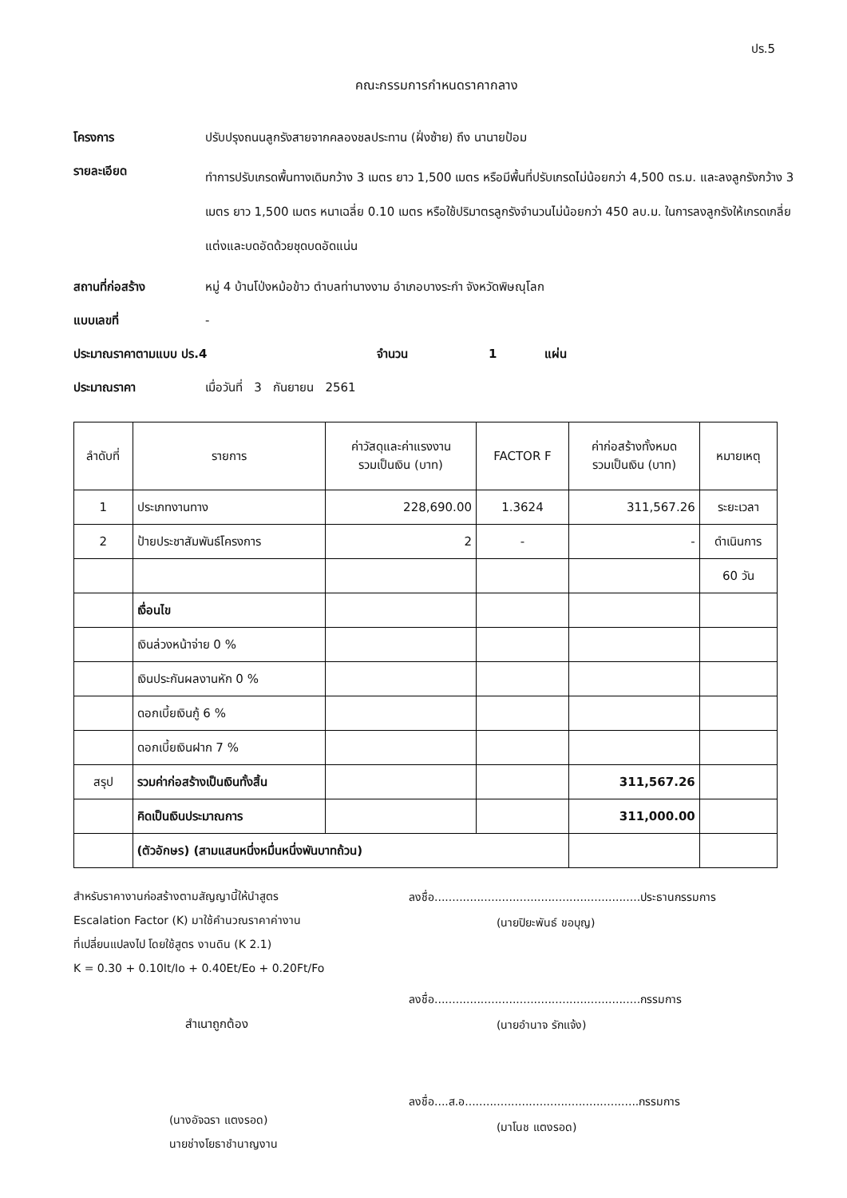ปร.5
คณะกรรมการกำหนดราคากลาง
โครงการ ปรับปรุงถนนลูกรังสายจากคลองชลประทาน (ฝั่งซ้าย) ถึง นานายป้อม
รายละเอียด
ทำการปรับเกรดพื้นทางเดิมกว้าง 3 เมตร ยาว 1,500 เมตร หรือมีพื้นที่ปรับเกรดไม่น้อยกว่า 4,500 ตร.ม. และลงลูกรังกว้าง 3 เมตร ยาว 1,500 เมตร หนาเฉลี่ย 0.10 เมตร หรือใช้ปริมาตรลูกรังจำนวนไม่น้อยกว่า 450 ลบ.ม. ในการลงลูกรังให้เกรดเกลี่ยแต่งและบดอัดด้วยชุดบดอัดแน่น
สถานที่ก่อสร้าง หมู่ 4 บ้านโป่งหม้อข้าว ตำบลท่านางงาม อำเภอบางระกำ จังหวัดพิษณุโลก
แบบเลขที่ -
ประมาณราคาตามแบบ ปร.4 จำนวน 1 แผ่น
ประมาณราคา เมื่อวันที่ 3 กันยายน 2561
| ลำดับที่ | รายการ | ค่าวัสดุและค่าแรงงาน รวมเป็นเงิน (บาท) | FACTOR F | ค่าก่อสร้างทั้งหมด รวมเป็นเงิน (บาท) | หมายเหตุ |
| --- | --- | --- | --- | --- | --- |
| 1 | ประเภทงานทาง | 228,690.00 | 1.3624 | 311,567.26 | ระยะเวลา |
| 2 | ป้ายประชาสัมพันธ์โครงการ | 2 | - | - | ดำเนินการ |
| | | | | | 60 วัน |
| | เงื่อนไข | | | | |
| | เงินล่วงหน้าจ่าย 0 % | | | | |
| | เงินประกันผลงานหัก 0 % | | | | |
| | ดอกเบี้ยเงินกู้ 6 % | | | | |
| | ดอกเบี้ยเงินฝาก 7 % | | | | |
| สรุป | รวมค่าก่อสร้างเป็นเงินทั้งสิ้น | | | 311,567.26 | |
| | คิดเป็นเงินประมาณการ | | | 311,000.00 | |
| | (ตัวอักษร) (สามแสนหนึ่งหมื่นหนึ่งพันบาทถ้วน) | | | | |
สำหรับราคางานก่อสร้างตามสัญญานี้ให้นำสูตร
Escalation Factor (K) มาใช้คำนวณราคาค่างาน
ที่เปลี่ยนแปลงไป โดยใช้สูตร งานดิน (K 2.1)
K = 0.30 + 0.10It/Io + 0.40Et/Eo + 0.20Ft/Fo
สำเนาถูกต้อง
(นางอัจฉรา แตงรอด)
นายช่างโยธาชำนาญงาน
ลงชื่อ..........................................................ประธานกรรมการ
(นายปิยะพันธ์ ขอบุญ)
ลงชื่อ..........................................................กรรมการ
(นายอำนาจ รักแจ้ง)
ลงชื่อ....ส.อ.................................................กรรมการ
(มาโนช แตงรอด)